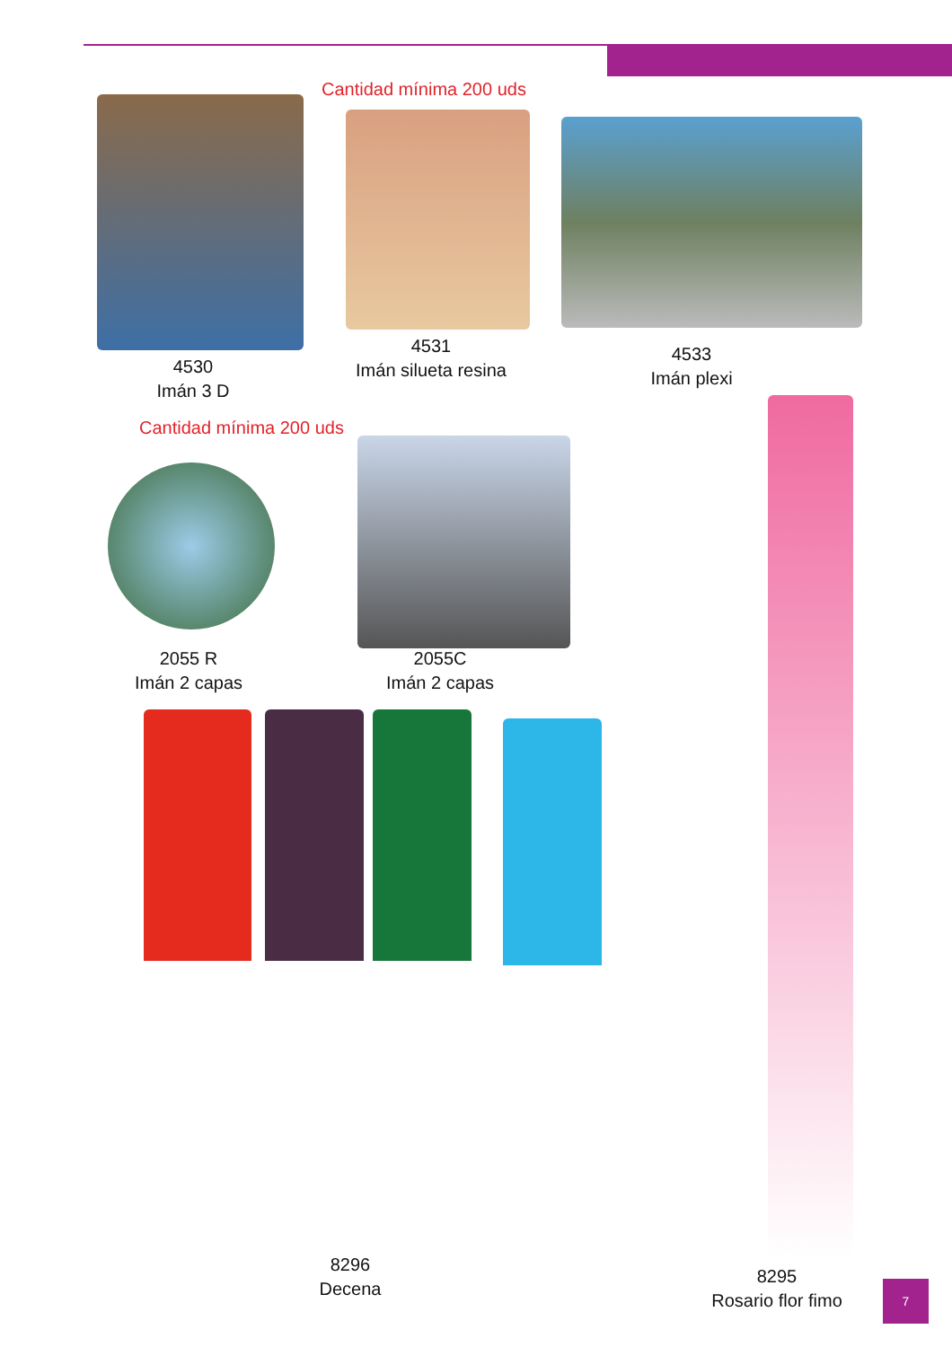Cantidad mínima 200 uds
4530
Imán 3 D
4531
Imán silueta resina
4533
Imán plexi
Cantidad mínima 200 uds
2055 R
Imán 2 capas
2055C
Imán 2 capas
8296
Decena
8295
Rosario flor fimo
7